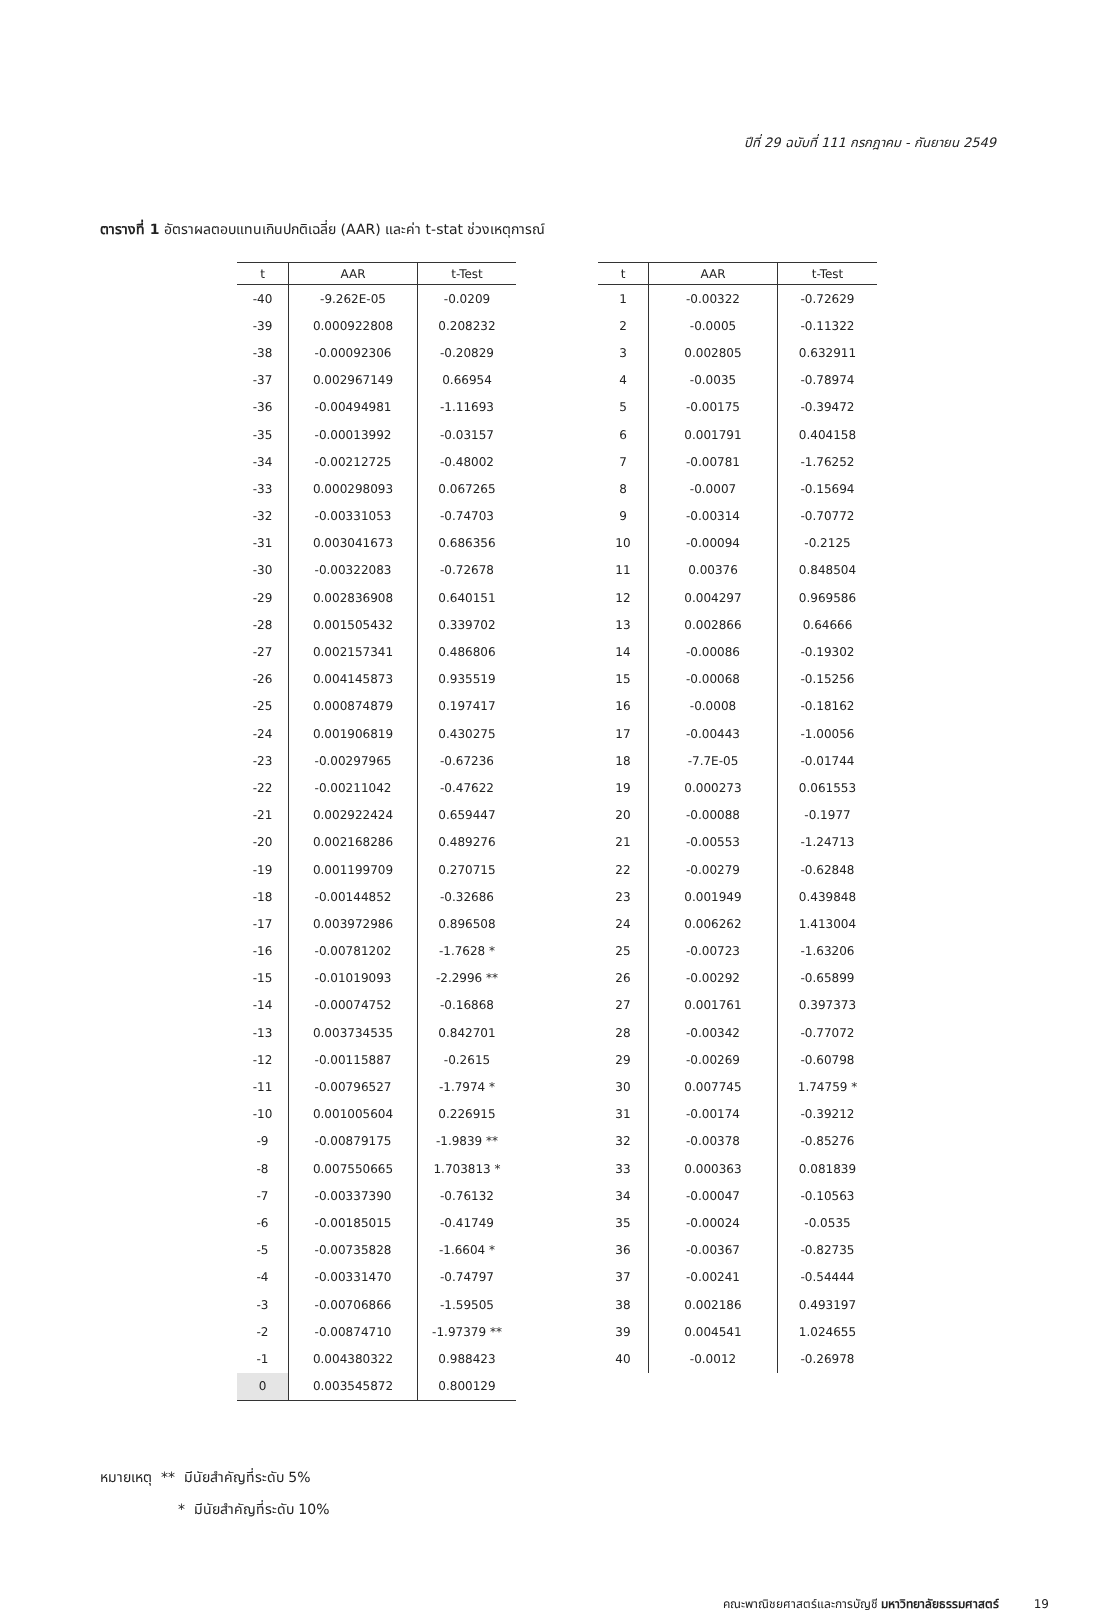ปีที่ 29 ฉบับที่ 111 กรกฎาคม - กันยายน 2549
ตารางที่ 1 อัตราผลตอบแทนเกินปกติเฉลี่ย (AAR) และค่า t-stat ช่วงเหตุการณ์
| t | AAR | t-Test |
| --- | --- | --- |
| -40 | -9.262E-05 | -0.0209 |
| -39 | 0.000922808 | 0.208232 |
| -38 | -0.00092306 | -0.20829 |
| -37 | 0.002967149 | 0.66954 |
| -36 | -0.00494981 | -1.11693 |
| -35 | -0.00013992 | -0.03157 |
| -34 | -0.00212725 | -0.48002 |
| -33 | 0.000298093 | 0.067265 |
| -32 | -0.00331053 | -0.74703 |
| -31 | 0.003041673 | 0.686356 |
| -30 | -0.00322083 | -0.72678 |
| -29 | 0.002836908 | 0.640151 |
| -28 | 0.001505432 | 0.339702 |
| -27 | 0.002157341 | 0.486806 |
| -26 | 0.004145873 | 0.935519 |
| -25 | 0.000874879 | 0.197417 |
| -24 | 0.001906819 | 0.430275 |
| -23 | -0.00297965 | -0.67236 |
| -22 | -0.00211042 | -0.47622 |
| -21 | 0.002922424 | 0.659447 |
| -20 | 0.002168286 | 0.489276 |
| -19 | 0.001199709 | 0.270715 |
| -18 | -0.00144852 | -0.32686 |
| -17 | 0.003972986 | 0.896508 |
| -16 | -0.00781202 | -1.7628 * |
| -15 | -0.01019093 | -2.2996 ** |
| -14 | -0.00074752 | -0.16868 |
| -13 | 0.003734535 | 0.842701 |
| -12 | -0.00115887 | -0.2615 |
| -11 | -0.00796527 | -1.7974 * |
| -10 | 0.001005604 | 0.226915 |
| -9 | -0.00879175 | -1.9839 ** |
| -8 | 0.007550665 | 1.703813 * |
| -7 | -0.00337390 | -0.76132 |
| -6 | -0.00185015 | -0.41749 |
| -5 | -0.00735828 | -1.6604 * |
| -4 | -0.00331470 | -0.74797 |
| -3 | -0.00706866 | -1.59505 |
| -2 | -0.00874710 | -1.97379 ** |
| -1 | 0.004380322 | 0.988423 |
| 0 | 0.003545872 | 0.800129 |
| t | AAR | t-Test |
| --- | --- | --- |
| 1 | -0.00322 | -0.72629 |
| 2 | -0.0005 | -0.11322 |
| 3 | 0.002805 | 0.632911 |
| 4 | -0.0035 | -0.78974 |
| 5 | -0.00175 | -0.39472 |
| 6 | 0.001791 | 0.404158 |
| 7 | -0.00781 | -1.76252 |
| 8 | -0.0007 | -0.15694 |
| 9 | -0.00314 | -0.70772 |
| 10 | -0.00094 | -0.2125 |
| 11 | 0.00376 | 0.848504 |
| 12 | 0.004297 | 0.969586 |
| 13 | 0.002866 | 0.64666 |
| 14 | -0.00086 | -0.19302 |
| 15 | -0.00068 | -0.15256 |
| 16 | -0.0008 | -0.18162 |
| 17 | -0.00443 | -1.00056 |
| 18 | -7.7E-05 | -0.01744 |
| 19 | 0.000273 | 0.061553 |
| 20 | -0.00088 | -0.1977 |
| 21 | -0.00553 | -1.24713 |
| 22 | -0.00279 | -0.62848 |
| 23 | 0.001949 | 0.439848 |
| 24 | 0.006262 | 1.413004 |
| 25 | -0.00723 | -1.63206 |
| 26 | -0.00292 | -0.65899 |
| 27 | 0.001761 | 0.397373 |
| 28 | -0.00342 | -0.77072 |
| 29 | -0.00269 | -0.60798 |
| 30 | 0.007745 | 1.74759 * |
| 31 | -0.00174 | -0.39212 |
| 32 | -0.00378 | -0.85276 |
| 33 | 0.000363 | 0.081839 |
| 34 | -0.00047 | -0.10563 |
| 35 | -0.00024 | -0.0535 |
| 36 | -0.00367 | -0.82735 |
| 37 | -0.00241 | -0.54444 |
| 38 | 0.002186 | 0.493197 |
| 39 | 0.004541 | 1.024655 |
| 40 | -0.0012 | -0.26978 |
หมายเหตุ ** มีนัยสำคัญที่ระดับ 5%
* มีนัยสำคัญที่ระดับ 10%
คณะพาณิชยศาสตร์และการบัญชี มหาวิทยาลัยธรรมศาสตร์ 19